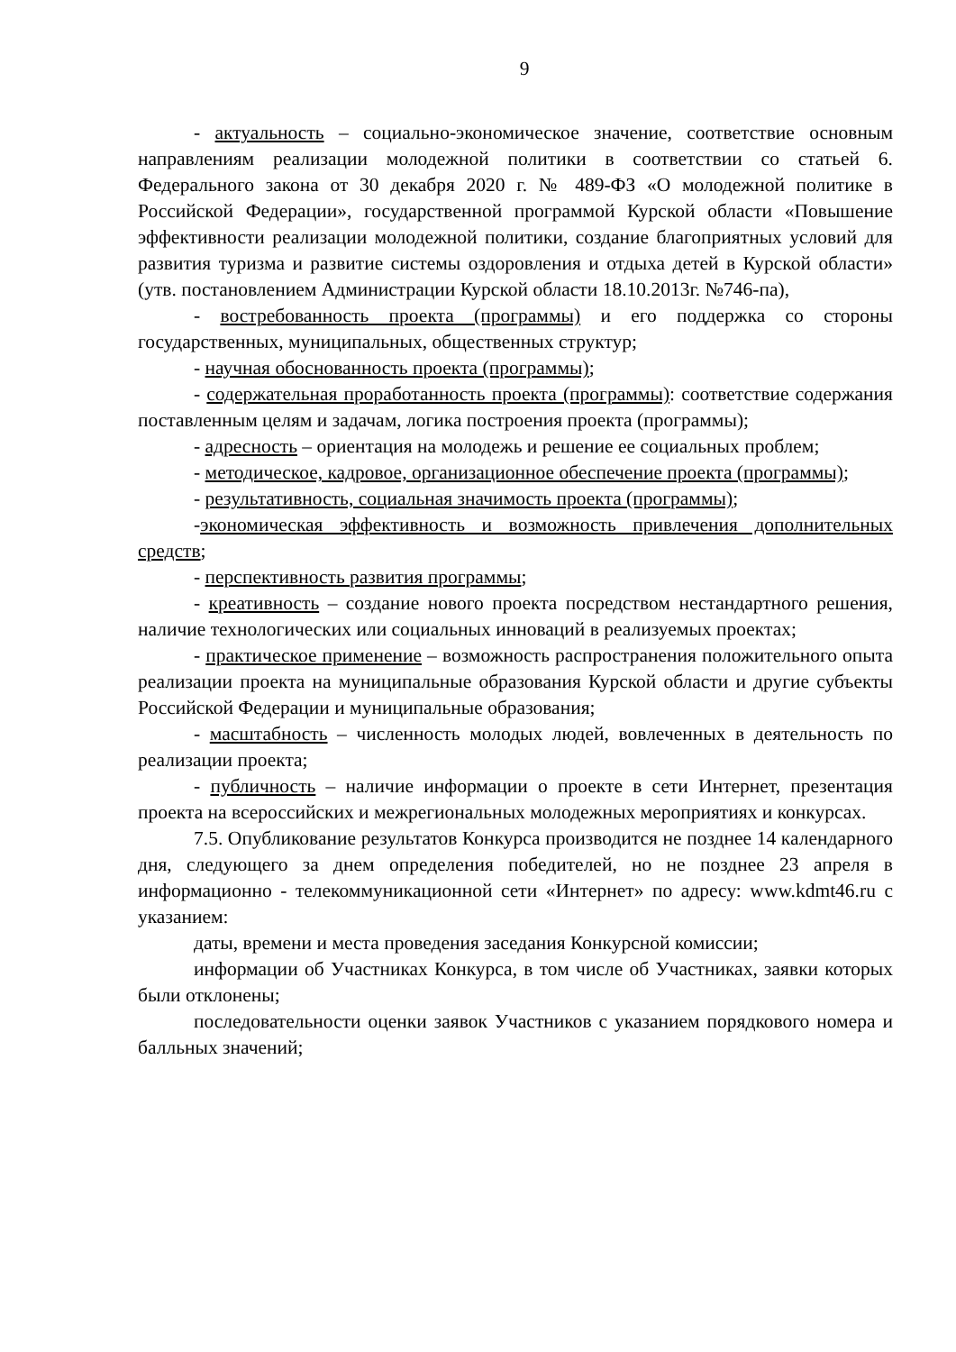9
- актуальность – социально-экономическое значение, соответствие основным направлениям реализации молодежной политики в соответствии со статьей 6. Федерального закона от 30 декабря 2020 г. № 489-ФЗ «О молодежной политике в Российской Федерации», государственной программой Курской области «Повышение эффективности реализации молодежной политики, создание благоприятных условий для развития туризма и развитие системы оздоровления и отдыха детей в Курской области» (утв. постановлением Администрации Курской области 18.10.2013г. №746-па),
- востребованность проекта (программы) и его поддержка со стороны государственных, муниципальных, общественных структур;
- научная обоснованность проекта (программы);
- содержательная проработанность проекта (программы): соответствие содержания поставленным целям и задачам, логика построения проекта (программы);
- адресность – ориентация на молодежь и решение ее социальных проблем;
- методическое, кадровое, организационное обеспечение проекта (программы);
- результативность, социальная значимость проекта (программы);
-экономическая эффективность и возможность привлечения дополнительных средств;
- перспективность развития программы;
- креативность – создание нового проекта посредством нестандартного решения, наличие технологических или социальных инноваций в реализуемых проектах;
- практическое применение – возможность распространения положительного опыта реализации проекта на муниципальные образования Курской области и другие субъекты Российской Федерации и муниципальные образования;
- масштабность – численность молодых людей, вовлеченных в деятельность по реализации проекта;
- публичность – наличие информации о проекте в сети Интернет, презентация проекта на всероссийских и межрегиональных молодежных мероприятиях и конкурсах.
7.5. Опубликование результатов Конкурса производится не позднее 14 календарного дня, следующего за днем определения победителей, но не позднее 23 апреля в информационно - телекоммуникационной сети «Интернет» по адресу: www.kdmt46.ru с указанием:
даты, времени и места проведения заседания Конкурсной комиссии;
информации об Участниках Конкурса, в том числе об Участниках, заявки которых были отклонены;
последовательности оценки заявок Участников с указанием порядкового номера и балльных значений;